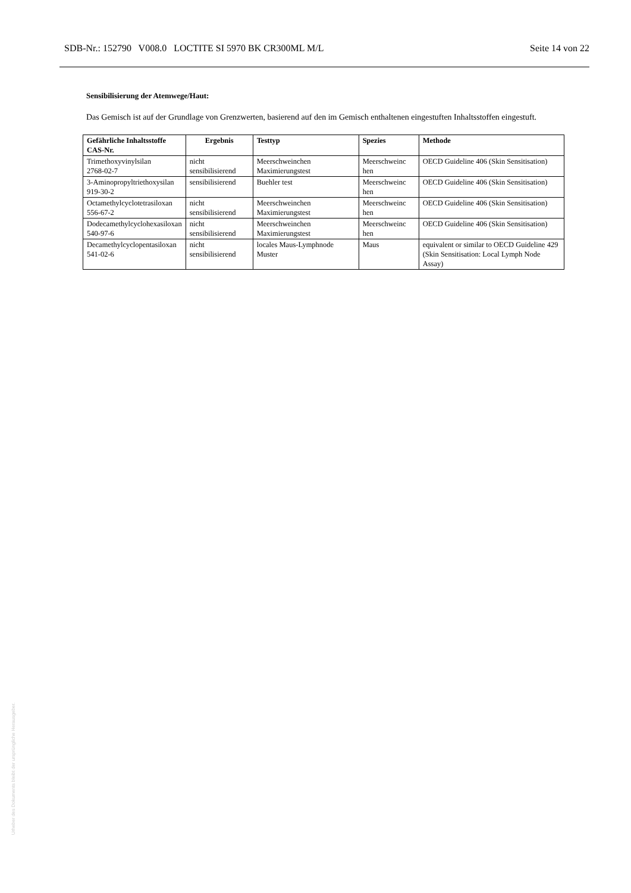SDB-Nr.: 152790 V008.0 LOCTITE SI 5970 BK CR300ML M/L Seite 14 von 22
Sensibilisierung der Atemwege/Haut:
Das Gemisch ist auf der Grundlage von Grenzwerten, basierend auf den im Gemisch enthaltenen eingestuften Inhaltsstoffen eingestuft.
| Gefährliche Inhaltsstoffe CAS-Nr. | Ergebnis | Testtyp | Spezies | Methode |
| --- | --- | --- | --- | --- |
| Trimethoxyvinylsilan 2768-02-7 | nicht sensibilisierend | Meerschweinchen Maximierungstest | Meerschweinc hen | OECD Guideline 406 (Skin Sensitisation) |
| 3-Aminopropyltriethoxysilan 919-30-2 | sensibilisierend | Buehler test | Meerschweinc hen | OECD Guideline 406 (Skin Sensitisation) |
| Octamethylcyclotetrasiloxan 556-67-2 | nicht sensibilisierend | Meerschweinchen Maximierungstest | Meerschweinc hen | OECD Guideline 406 (Skin Sensitisation) |
| Dodecamethylcyclohexasiloxan 540-97-6 | nicht sensibilisierend | Meerschweinchen Maximierungstest | Meerschweinc hen | OECD Guideline 406 (Skin Sensitisation) |
| Decamethylcyclopentasiloxan 541-02-6 | nicht sensibilisierend | locales Maus-Lymphnode Muster | Maus | equivalent or similar to OECD Guideline 429 (Skin Sensitisation: Local Lymph Node Assay) |
Urheber des Dokuments bleibt der ursprüngliche Herausgeber.